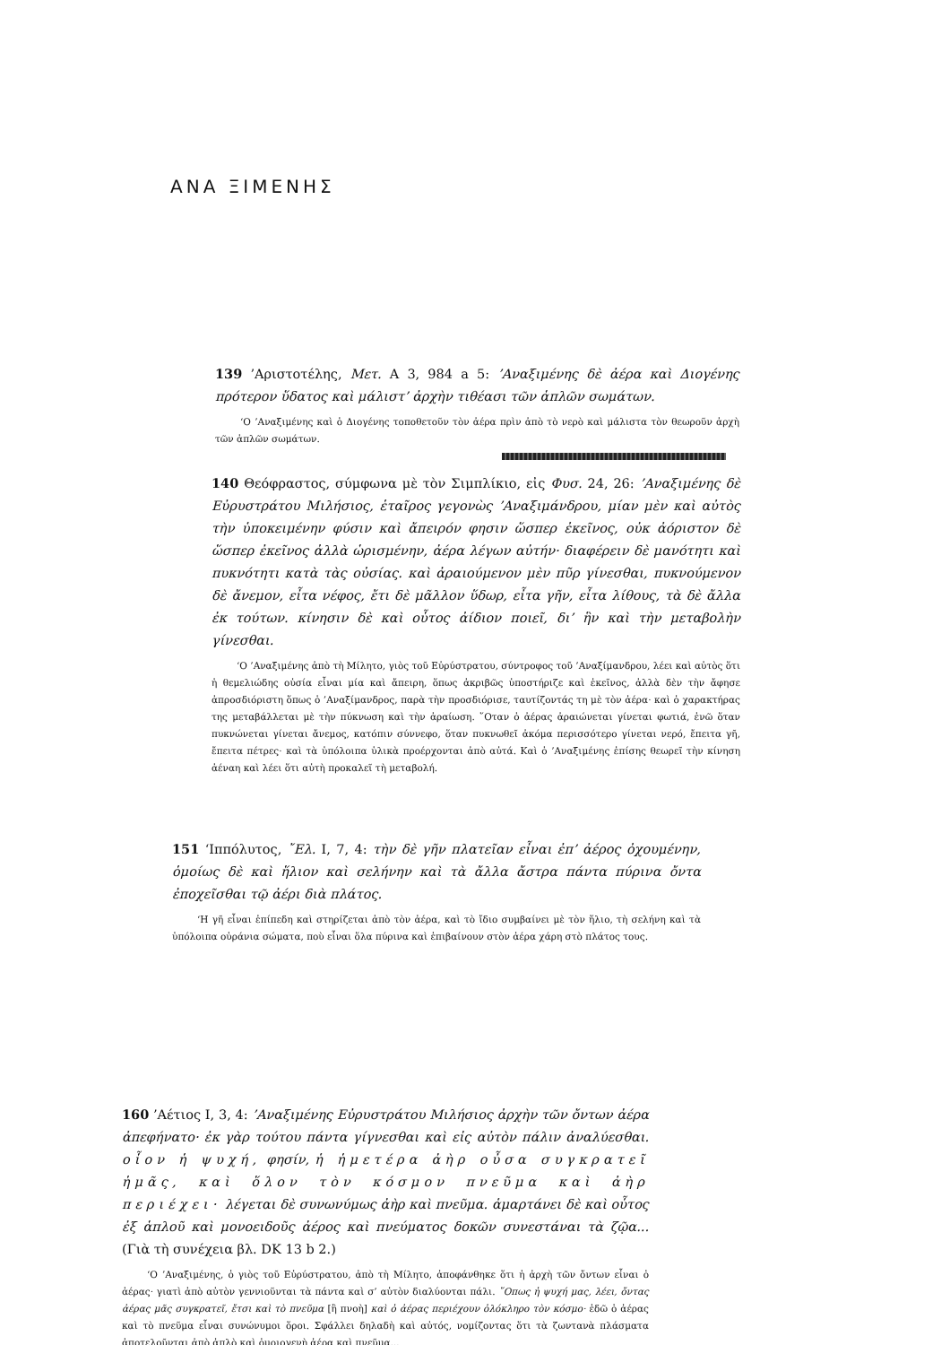ΑΝΑ ΞΙΜΕΝΗΣ
139 ’Αριστοτέλης, Μετ. Α 3, 984 a 5: ’Αναξιμένης δὲ ἀέρα καὶ Διογένης πρότερον ὕδατος καὶ μάλιστ’ ἀρχὴν τιθέασι τῶν ἁπλῶν σωμάτων.
‘Ο ’Αναξιμένης καὶ ὁ Διογένης τοποθετοῦν τὸν ἀέρα πρὶν ἀπὸ τὸ νερὸ καὶ μάλιστα τὸν θεωροῦν ἀρχὴ τῶν ἁπλῶν σωμάτων.
140 Θεόφραστος, σύμφωνα μὲ τὸν Σιμπλίκιο, εἰς Φυσ. 24, 26: ’Αναξιμένης δὲ Εὐρυστράτου Μιλήσιος, ἑταῖρος γεγονὼς ’Αναξιμάνδρου, μίαν μὲν καὶ αὐτὸς τὴν ὑποκειμένην φύσιν καὶ ἄπειρόν φησιν ὥσπερ ἐκεῖνος, οὐκ ἀόριστον δὲ ὥσπερ ἐκεῖνος ἀλλὰ ὡρισμένην, ἀέρα λέγων αὐτήν· διαφέρειν δὲ μανότητι καὶ πυκνότητι κατὰ τὰς οὐσίας. καὶ ἀραιούμενον μὲν πῦρ γίνεσθαι, πυκνούμενον δὲ ἄνεμον, εἶτα νέφος, ἔτι δὲ μᾶλλον ὕδωρ, εἶτα γῆν, εἶτα λίθους, τὰ δὲ ἄλλα ἐκ τούτων. κίνησιν δὲ καὶ οὗτος ἀίδιον ποιεῖ, δι’ ἣν καὶ τὴν μεταβολὴν γίνεσθαι.
‘Ο ’Αναξιμένης ἀπὸ τὴ Μίλητο, γιὸς τοῦ Εὐρύστρατου, σύντροφος τοῦ ’Αναξίμανδρου, λέει καὶ αὐτὸς ὅτι ἡ θεμελιώδης οὐσία εἶναι μία καὶ ἄπειρη, ὅπως ἀκριβῶς ὑποστήριζε καὶ ἐκεῖνος, ἀλλὰ δὲν τὴν ἄφησε ἀπροσδιόριστη ὅπως ὁ ’Αναξίμανδρος, παρὰ τὴν προσδιόρισε, ταυτίζοντάς τη μὲ τὸν ἀέρα· καὶ ὁ χαρακτήρας της μεταβάλλεται μὲ τὴν πύκνωση καὶ τὴν ἀραίωση. ῞Οταν ὁ ἀέρας ἀραιώνεται γίνεται φωτιά, ἐνῶ ὅταν πυκνώνεται γίνεται ἄνεμος, κατόπιν σύννεφο, ὅταν πυκνωθεῖ ἀκόμα περισσότερο γίνεται νερό, ἔπειτα γῆ, ἔπειτα πέτρες· καὶ τὰ ὑπόλοιπα ὑλικὰ προέρχονται ἀπὸ αὐτά. Καὶ ὁ ’Αναξιμένης ἐπίσης θεωρεῖ τὴν κίνηση ἀέναη καὶ λέει ὅτι αὐτὴ προκαλεῖ τὴ μεταβολή.
151 ‘Ιππόλυτος, ῎Ελ. I, 7, 4: τὴν δὲ γῆν πλατεῖαν εἶναι ἐπ’ ἀέρος ὀχουμένην, ὁμοίως δὲ καὶ ἥλιον καὶ σελήνην καὶ τὰ ἄλλα ἄστρα πάντα πύρινα ὄντα ἐποχεῖσθαι τῷ ἀέρι διὰ πλάτος.
‘Η γῆ εἶναι ἐπίπεδη καὶ στηρίζεται ἀπὸ τὸν ἀέρα, καὶ τὸ ἴδιο συμβαίνει μὲ τὸν ἥλιο, τὴ σελήνη καὶ τὰ ὑπόλοιπα οὐράνια σώματα, ποὺ εἶναι ὅλα πύρινα καὶ ἐπιβαίνουν στὸν ἀέρα χάρη στὸ πλάτος τους.
160 ’Αέτιος I, 3, 4: ’Αναξιμένης Εὐρυστράτου Μιλήσιος ἀρχὴν τῶν ὄντων ἀέρα ἀπεφήνατο· ἐκ γὰρ τούτου πάντα γίγνεσθαι καὶ εἰς αὐτὸν πάλιν ἀναλύεσθαι. οἷον ἡ ψυχή, φησίν, ἡ ἡμετέρα ἀὴρ οὖσα συγκρατεῖ ἡμᾶς, καὶ ὅλον τὸν κόσμον πνεῦμα καὶ ἀὴρ περιέχει· λέγεται δὲ συνωνύμως ἀὴρ καὶ πνεῦμα. ἁμαρτάνει δὲ καὶ οὗτος ἐξ ἁπλοῦ καὶ μονοειδοῦς ἀέρος καὶ πνεύματος δοκῶν συνεστάναι τὰ ζῷα... (Γιὰ τὴ συνέχεια βλ. DK 13 b 2.)
‘Ο ’Αναξιμένης, ὁ γιὸς τοῦ Εὐρύστρατου, ἀπὸ τὴ Μίλητο, ἀποφάνθηκε ὅτι ἡ ἀρχὴ τῶν ὄντων εἶναι ὁ ἀέρας· γιατὶ ἀπὸ αὐτὸν γεννιοῦνται τὰ πάντα καὶ σ’ αὐτὸν διαλύονται πάλι. ῞Οπως ἡ ψυχή μας, λέει, ὄντας ἀέρας μᾶς συγκρατεῖ, ἔτσι καὶ τὸ πνεῦμα [ἢ πνοὴ] καὶ ὁ ἀέρας περιέχουν ὁλόκληρο τὸν κόσμο· ἐδῶ ὁ ἀέρας καὶ τὸ πνεῦμα εἶναι συνώνυμοι ὅροι. Σφάλλει δηλαδὴ καὶ αὐτός, νομίζοντας ὅτι τὰ ζωντανὰ πλάσματα ἀποτελοῦνται ἀπὸ ἁπλὸ καὶ ὁμοιογενὴ ἀέρα καὶ πνεῦμα...